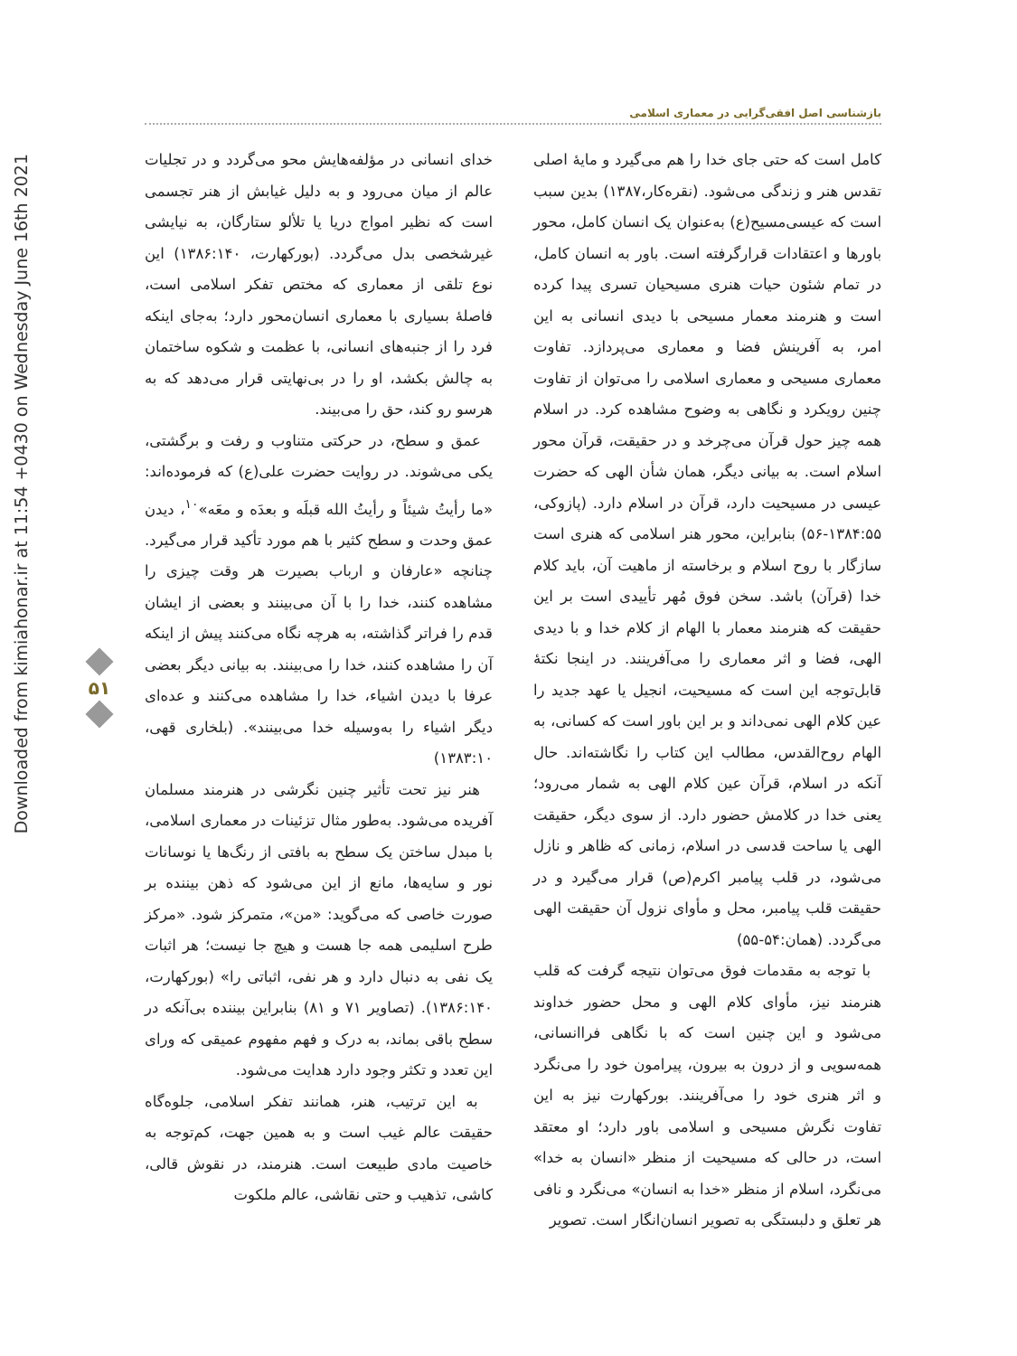Downloaded from kimiahonar.ir at 11:54 +0430 on Wednesday June 16th 2021
بازشناسی اصل افقی‌گرایی در معماری اسلامی
۵۱
کامل است که حتی جای خدا را هم می‌گیرد و مایهٔ اصلی تقدس هنر و زندگی می‌شود. (نقره‌کار،۱۳۸۷) بدین سبب است که عیسی‌مسیح(ع) به‌عنوان یک انسان کامل، محور باورها و اعتقادات قرارگرفته است. باور به انسان کامل، در تمام شئون حیات هنری مسیحیان تسری پیدا کرده است و هنرمند معمار مسیحی با دیدی انسانی به این امر، به آفرینش فضا و معماری می‌پردازد. تفاوت معماری مسیحی و معماری اسلامی را می‌توان از تفاوت چنین رویکرد و نگاهی به وضوح مشاهده کرد. در اسلام همه چیز حول قرآن می‌چرخد و در حقیقت، قرآن محور اسلام است. به بیانی دیگر، همان شأن الهی که حضرت عیسی در مسیحیت دارد، قرآن در اسلام دارد. (پازوکی، ۱۳۸۴:۵۵-۵۶) بنابراین، محور هنر اسلامی که هنری است سازگار با روح اسلام و برخاسته از ماهیت آن، باید کلام خدا (قرآن) باشد. سخن فوق مُهر تأییدی است بر این حقیقت که هنرمند معمار با الهام از کلام خدا و با دیدی الهی، فضا و اثر معماری را می‌آفرینند. در اینجا نکتهٔ قابل‌توجه این است که مسیحیت، انجیل یا عهد جدید را عین کلام الهی نمی‌داند و بر این باور است که کسانی، به الهام روح‌القدس، مطالب این کتاب را نگاشته‌اند. حال آنکه در اسلام، قرآن عین کلام الهی به شمار می‌رود؛ یعنی خدا در کلامش حضور دارد. از سوی دیگر، حقیقت الهی یا ساحت قدسی در اسلام، زمانی که ظاهر و نازل می‌شود، در قلب پیامبر اکرم(ص) قرار می‌گیرد و در حقیقت قلب پیامبر، محل و مأوای نزول آن حقیقت الهی می‌گردد. (همان:۵۴-۵۵)
با توجه به مقدمات فوق می‌توان نتیجه گرفت که قلب هنرمند نیز، مأوای کلام الهی و محل حضور خداوند می‌شود و این چنین است که با نگاهی فراانسانی، همه‌سویی و از درون به بیرون، پیرامون خود را می‌نگرد و اثر هنری خود را می‌آفرینند. بورکهارت نیز به این تفاوت نگرش مسیحی و اسلامی باور دارد؛ او معتقد است، در حالی که مسیحیت از منظر «انسان به خدا» می‌نگرد، اسلام از منظر «خدا به انسان» می‌نگرد و نافی هر تعلق و دلبستگی به تصویر انسان‌انگار است. تصویر
خدای انسانی در مؤلفه‌هایش محو می‌گردد و در تجلیات عالم از میان می‌رود و به دلیل غیابش از هنر تجسمی است که نظیر امواج دریا یا تلألو ستارگان، به نیایشی غیرشخصی بدل می‌گردد. (بورکهارت، ۱۳۸۶:۱۴۰) این نوع تلقی از معماری که مختص تفکر اسلامی است، فاصلهٔ بسیاری با معماری انسان‌محور دارد؛ به‌جای اینکه فرد را از جنبه‌های انسانی، با عظمت و شکوه ساختمان به چالش بکشد، او را در بی‌نهایتی قرار می‌دهد که به هرسو رو کند، حق را می‌بیند.
عمق و سطح، در حرکتی متناوب و رفت و برگشتی، یکی می‌شوند. در روایت حضرت علی(ع) که فرموده‌اند: «ما رأیتُ شیئاً و رأیتُ الله قبلَه و بعدَه و معَه»<sup>۱۰</sup>، دیدن عمق وحدت و سطح کثیر با هم مورد تأکید قرار می‌گیرد. چنانچه «عارفان و ارباب بصیرت هر وقت چیزی را مشاهده کنند، خدا را با آن می‌بینند و بعضی از ایشان قدم را فراتر گذاشته، به هرچه نگاه می‌کنند پیش از اینکه آن را مشاهده کنند، خدا را می‌بینند. به بیانی دیگر بعضی عرفا با دیدن اشیاء، خدا را مشاهده می‌کنند و عده‌ای دیگر اشیاء را به‌وسیله خدا می‌بینند». (بلخاری قهی، ۱۳۸۳:۱۰)
هنر نیز تحت تأثیر چنین نگرشی در هنرمند مسلمان آفریده می‌شود. به‌طور مثال تزئینات در معماری اسلامی، با مبدل ساختن یک سطح به بافتی از رنگ‌ها یا نوسانات نور و سایه‌ها، مانع از این می‌شود که ذهن بیننده بر صورت خاصی که می‌گوید: «من»، متمرکز شود. «مرکز طرح اسلیمی همه جا هست و هیچ جا نیست؛ هر اثبات یک نفی به دنبال دارد و هر نفی، اثباتی را» (بورکهارت، ۱۳۸۶:۱۴۰). (تصاویر ۷۱ و ۸۱) بنابراین بیننده بی‌آنکه در سطح باقی بماند، به درک و فهم مفهوم عمیقی که ورای این تعدد و تکثر وجود دارد هدایت می‌شود.
به این ترتیب، هنر، همانند تفکر اسلامی، جلوه‌گاه حقیقت عالم غیب است و به همین جهت، کم‌توجه به خاصیت مادی طبیعت است. هنرمند، در نقوش قالی، کاشی، تذهیب و حتی نقاشی، عالم ملکوت